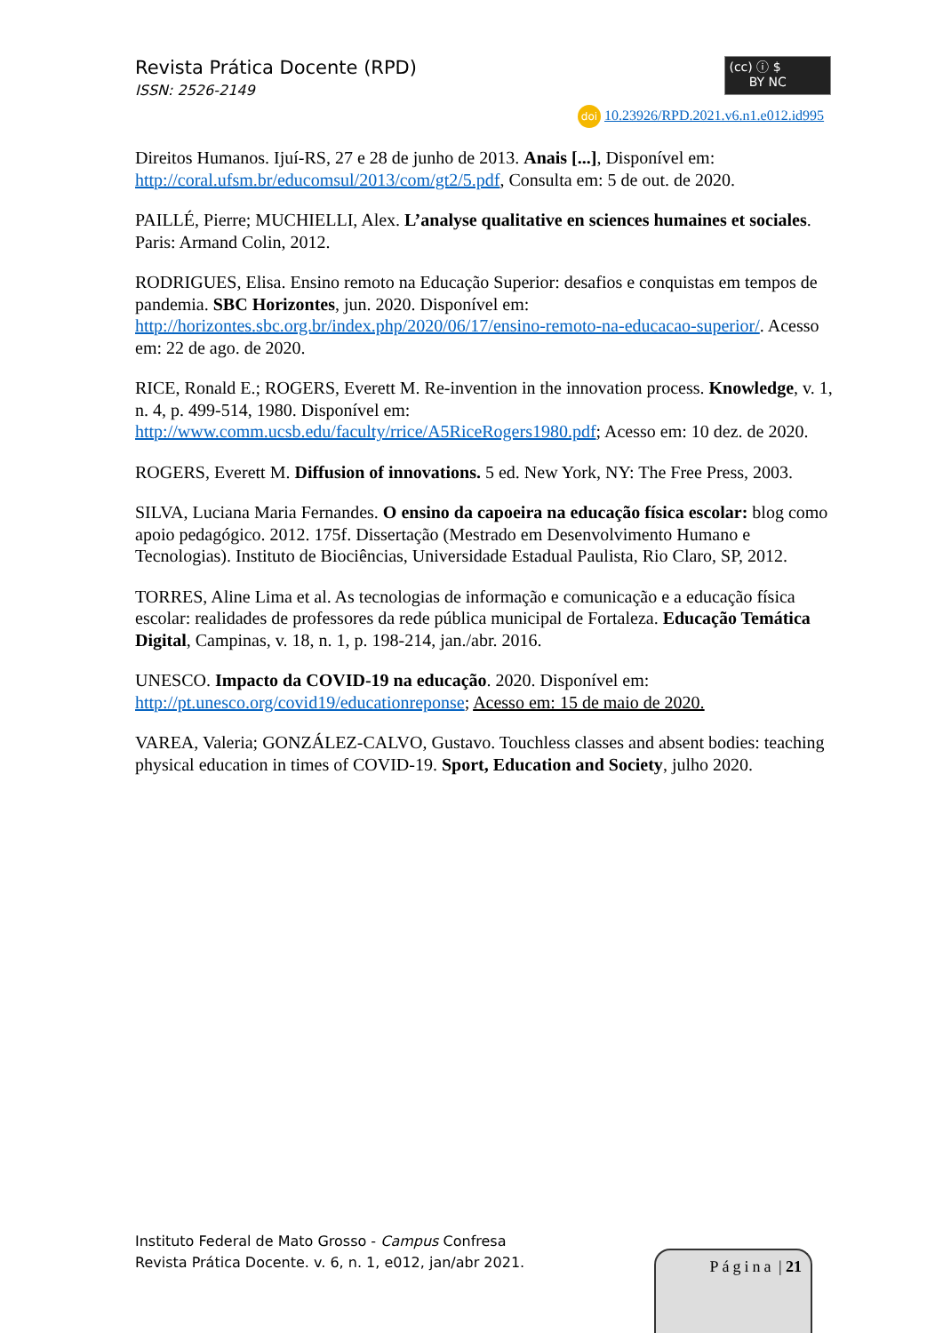Revista Prática Docente (RPD)
ISSN: 2526-2149
(cc) ⓘ $
BY NC
doi 10.23926/RPD.2021.v6.n1.e012.id995
Direitos Humanos. Ijuí-RS, 27 e 28 de junho de 2013. Anais [...], Disponível em: http://coral.ufsm.br/educomsul/2013/com/gt2/5.pdf, Consulta em: 5 de out. de 2020.
PAILLÉ, Pierre; MUCHIELLI, Alex. L’analyse qualitative en sciences humaines et sociales. Paris: Armand Colin, 2012.
RODRIGUES, Elisa. Ensino remoto na Educação Superior: desafios e conquistas em tempos de pandemia. SBC Horizontes, jun. 2020. Disponível em: http://horizontes.sbc.org.br/index.php/2020/06/17/ensino-remoto-na-educacao-superior/. Acesso em: 22 de ago. de 2020.
RICE, Ronald E.; ROGERS, Everett M. Re-invention in the innovation process. Knowledge, v. 1, n. 4, p. 499-514, 1980. Disponível em: http://www.comm.ucsb.edu/faculty/rrice/A5RiceRogers1980.pdf; Acesso em: 10 dez. de 2020.
ROGERS, Everett M. Diffusion of innovations. 5 ed. New York, NY: The Free Press, 2003.
SILVA, Luciana Maria Fernandes. O ensino da capoeira na educação física escolar: blog como apoio pedagógico. 2012. 175f. Dissertação (Mestrado em Desenvolvimento Humano e Tecnologias). Instituto de Biociências, Universidade Estadual Paulista, Rio Claro, SP, 2012.
TORRES, Aline Lima et al. As tecnologias de informação e comunicação e a educação física escolar: realidades de professores da rede pública municipal de Fortaleza. Educação Temática Digital, Campinas, v. 18, n. 1, p. 198-214, jan./abr. 2016.
UNESCO. Impacto da COVID-19 na educação. 2020. Disponível em: http://pt.unesco.org/covid19/educationreponse; Acesso em: 15 de maio de 2020.
VAREA, Valeria; GONZÁLEZ-CALVO, Gustavo. Touchless classes and absent bodies: teaching physical education in times of COVID-19. Sport, Education and Society, julho 2020.
Instituto Federal de Mato Grosso - Campus Confresa
Revista Prática Docente. v. 6, n. 1, e012, jan/abr 2021.
Página | 21